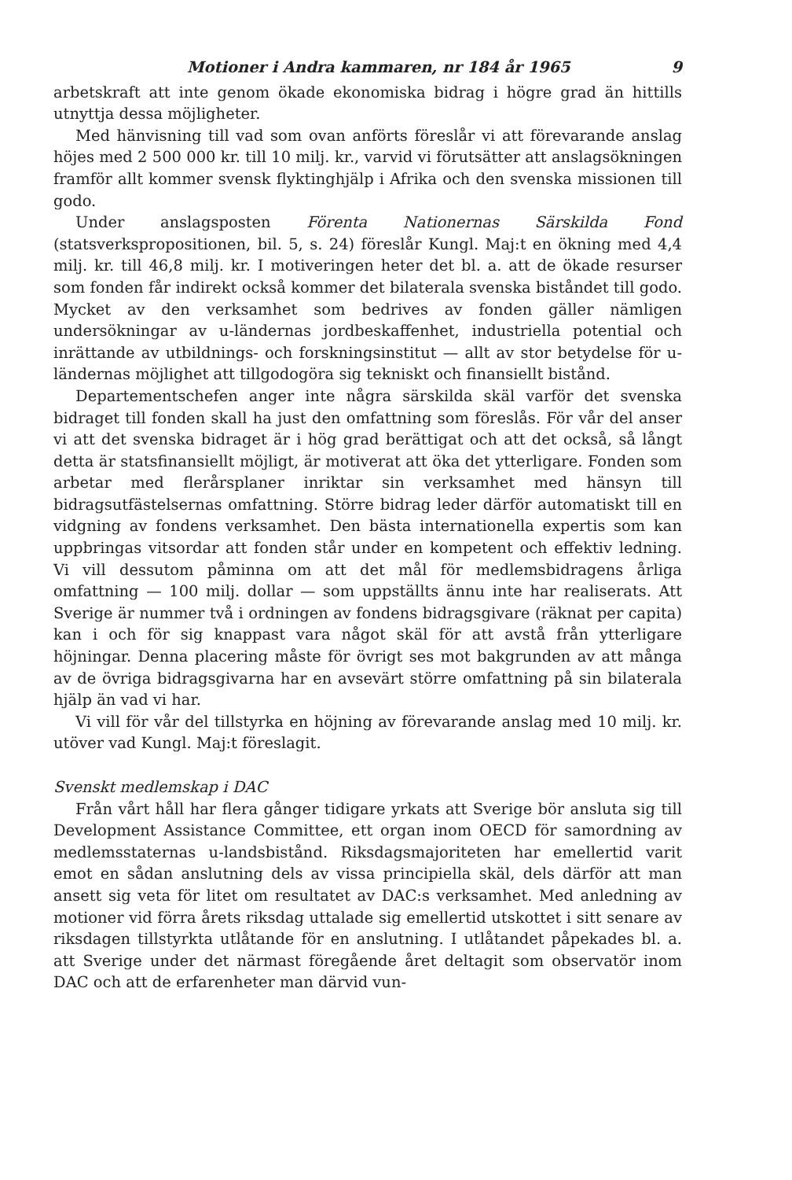Motioner i Andra kammaren, nr 184 år 1965 9
arbetskraft att inte genom ökade ekonomiska bidrag i högre grad än hittills utnyttja dessa möjligheter.
Med hänvisning till vad som ovan anförts föreslår vi att förevarande anslag höjes med 2 500 000 kr. till 10 milj. kr., varvid vi förutsätter att anslagsökningen framför allt kommer svensk flyktinghjälp i Afrika och den svenska missionen till godo.
Under anslagsposten Förenta Nationernas Särskilda Fond (statsverkspropositionen, bil. 5, s. 24) föreslår Kungl. Maj:t en ökning med 4,4 milj. kr. till 46,8 milj. kr. I motiveringen heter det bl. a. att de ökade resurser som fonden får indirekt också kommer det bilaterala svenska biståndet till godo. Mycket av den verksamhet som bedrives av fonden gäller nämligen undersökningar av u-ländernas jordbeskaffenhet, industriella potential och inrättande av utbildnings- och forskningsinstitut — allt av stor betydelse för u-ländernas möjlighet att tillgodogöra sig tekniskt och finansiellt bistånd.
Departementschefen anger inte några särskilda skäl varför det svenska bidraget till fonden skall ha just den omfattning som föreslås. För vår del anser vi att det svenska bidraget är i hög grad berättigat och att det också, så långt detta är statsfinansiellt möjligt, är motiverat att öka det ytterligare. Fonden som arbetar med flerårsplaner inriktar sin verksamhet med hänsyn till bidragsutfästelsernas omfattning. Större bidrag leder därför automatiskt till en vidgning av fondens verksamhet. Den bästa internationella expertis som kan uppbringas vitsordar att fonden står under en kompetent och effektiv ledning. Vi vill dessutom påminna om att det mål för medlemsbidragens årliga omfattning — 100 milj. dollar — som uppställts ännu inte har realiserats. Att Sverige är nummer två i ordningen av fondens bidragsgivare (räknat per capita) kan i och för sig knappast vara något skäl för att avstå från ytterligare höjningar. Denna placering måste för övrigt ses mot bakgrunden av att många av de övriga bidragsgivarna har en avsevärt större omfattning på sin bilaterala hjälp än vad vi har.
Vi vill för vår del tillstyrka en höjning av förevarande anslag med 10 milj. kr. utöver vad Kungl. Maj:t föreslagit.
Svenskt medlemskap i DAC
Från vårt håll har flera gånger tidigare yrkats att Sverige bör ansluta sig till Development Assistance Committee, ett organ inom OECD för samordning av medlemsstaternas u-landsbistånd. Riksdagsmajoriteten har emellertid varit emot en sådan anslutning dels av vissa principiella skäl, dels därför att man ansett sig veta för litet om resultatet av DAC:s verksamhet. Med anledning av motioner vid förra årets riksdag uttalade sig emellertid utskottet i sitt senare av riksdagen tillstyrkta utlåtande för en anslutning. I utlåtandet påpekades bl. a. att Sverige under det närmast föregående året deltagit som observatör inom DAC och att de erfarenheter man därvid vun-